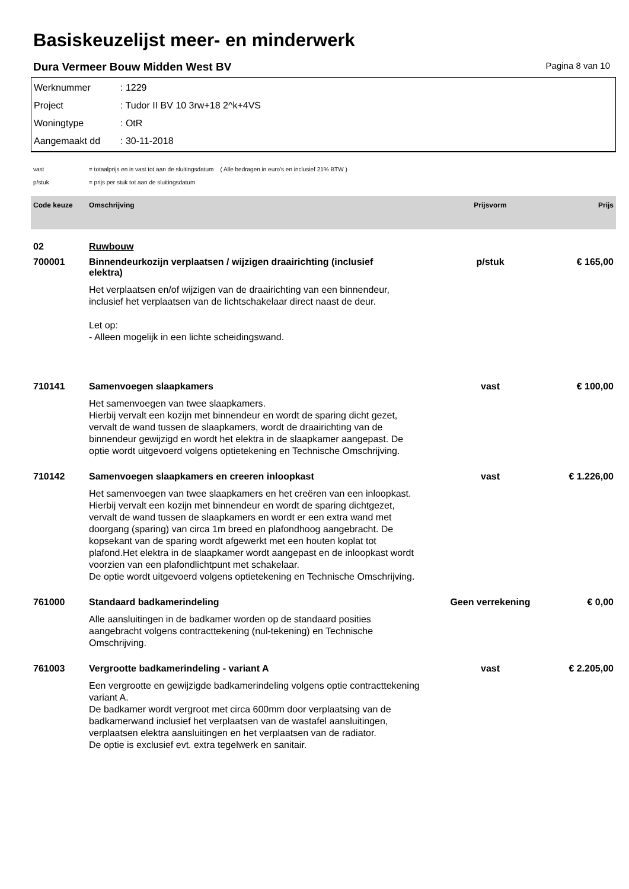Basiskeuzelijst meer- en minderwerk
Dura Vermeer Bouw Midden West BV Pagina 8 van 10
Werknummer: 1229
Project: Tudor II BV 10 3rw+18 2^k+4VS
Woningtype: OtR
Aangemaakt dd: 30-11-2018
vast = totaalprijs en is vast tot aan de sluitingsdatum ( Alle bedragen in euro's en inclusief 21% BTW )
p/stuk = prijs per stuk tot aan de sluitingsdatum
| Code keuze | Omschrijving | Prijsvorm | Prijs |
| --- | --- | --- | --- |
| 02 | Ruwbouw | | |
| 700001 | Binnendeurkozijn verplaatsen / wijzigen draairichting (inclusief elektra) Het verplaatsen en/of wijzigen van de draairichting van een binnendeur, inclusief het verplaatsen van de lichtschakelaar direct naast de deur. Let op: - Alleen mogelijk in een lichte scheidingswand. | p/stuk | € 165,00 |
| 710141 | Samenvoegen slaapkamers Het samenvoegen van twee slaapkamers. Hierbij vervalt een kozijn met binnendeur en wordt de sparing dicht gezet, vervalt de wand tussen de slaapkamers, wordt de draairichting van de binnendeur gewijzigd en wordt het elektra in de slaapkamer aangepast. De optie wordt uitgevoerd volgens optietekening en Technische Omschrijving. | vast | € 100,00 |
| 710142 | Samenvoegen slaapkamers en creeren inloopkast Het samenvoegen van twee slaapkamers en het creëren van een inloopkast. Hierbij vervalt een kozijn met binnendeur en wordt de sparing dichtgezet, vervalt de wand tussen de slaapkamers en wordt er een extra wand met doorgang (sparing) van circa 1m breed en plafondhoog aangebracht. De kopsekant van de sparing wordt afgewerkt met een houten koplat tot plafond.Het elektra in de slaapkamer wordt aangepast en de inloopkast wordt voorzien van een plafondlichtpunt met schakelaar. De optie wordt uitgevoerd volgens optietekening en Technische Omschrijving. | vast | € 1.226,00 |
| 761000 | Standaard badkamerindeling Alle aansluitingen in de badkamer worden op de standaard posities aangebracht volgens contracttekening (nul-tekening) en Technische Omschrijving. | Geen verrekening | € 0,00 |
| 761003 | Vergrootte badkamerindeling - variant A Een vergrootte en gewijzigde badkamerindeling volgens optie contracttekening variant A. De badkamer wordt vergroot met circa 600mm door verplaatsing van de badkamerwand inclusief het verplaatsen van de wastafel aansluitingen, verplaatsen elektra aansluitingen en het verplaatsen van de radiator. De optie is exclusief evt. extra tegelwerk en sanitair. | vast | € 2.205,00 |